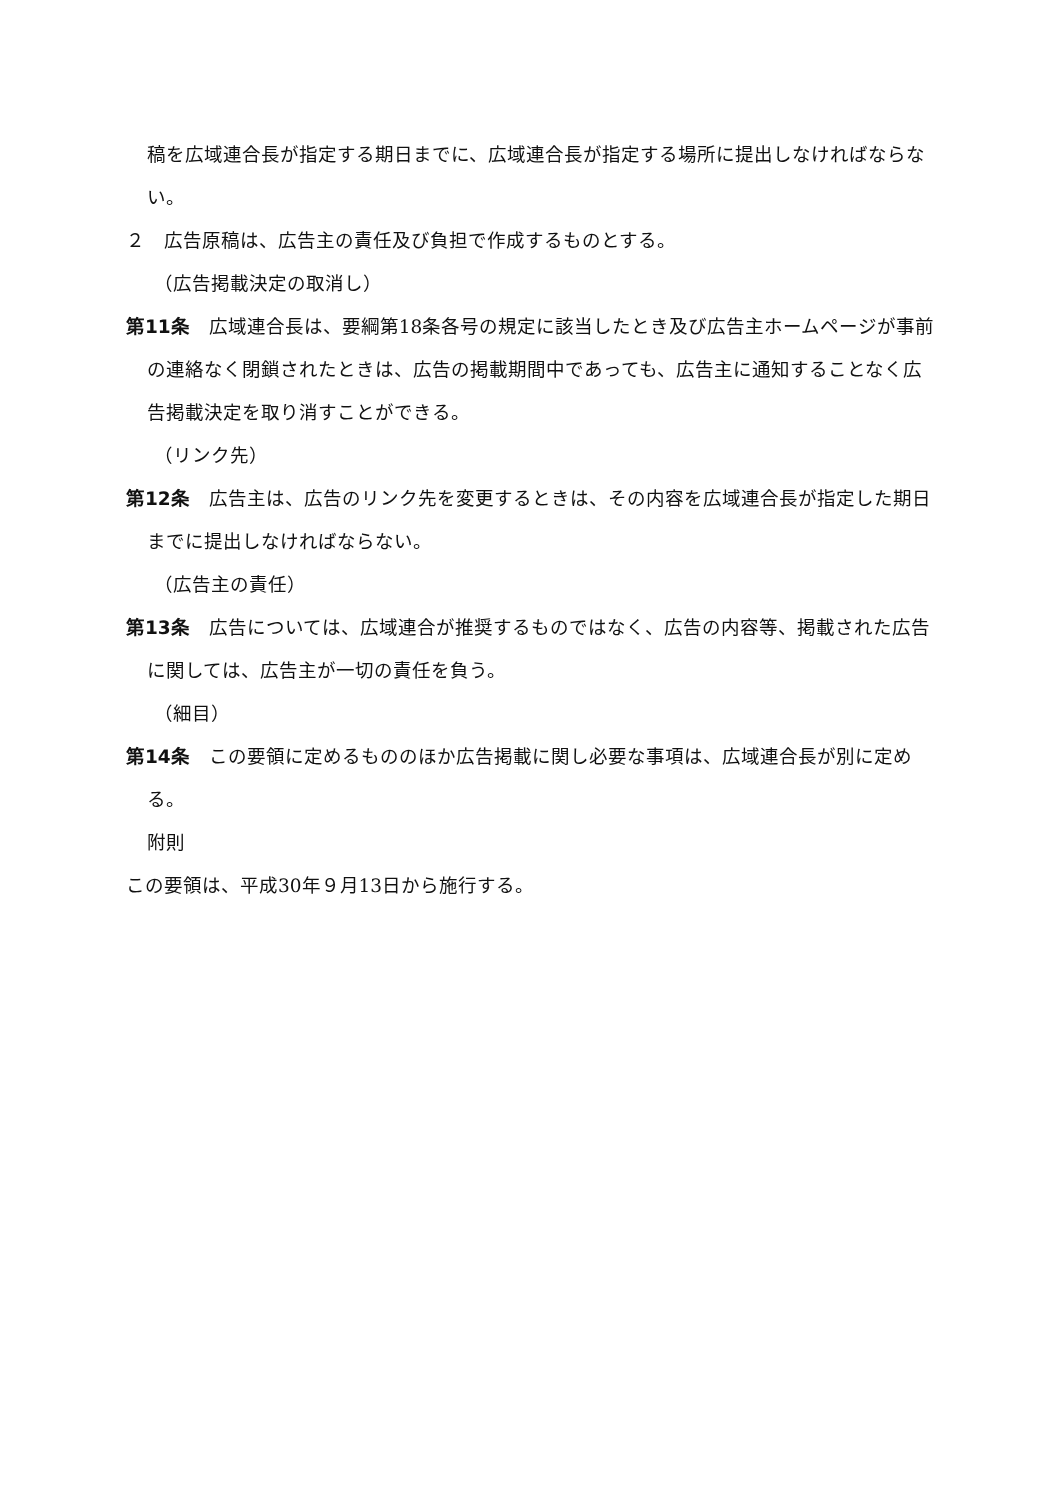稿を広域連合長が指定する期日までに、広域連合長が指定する場所に提出しなければならない。
２　広告原稿は、広告主の責任及び負担で作成するものとする。
（広告掲載決定の取消し）
第11条　広域連合長は、要綱第18条各号の規定に該当したとき及び広告主ホームページが事前の連絡なく閉鎖されたときは、広告の掲載期間中であっても、広告主に通知することなく広告掲載決定を取り消すことができる。
（リンク先）
第12条　広告主は、広告のリンク先を変更するときは、その内容を広域連合長が指定した期日までに提出しなければならない。
（広告主の責任）
第13条　広告については、広域連合が推奨するものではなく、広告の内容等、掲載された広告に関しては、広告主が一切の責任を負う。
（細目）
第14条　この要領に定めるもののほか広告掲載に関し必要な事項は、広域連合長が別に定める。
附則
この要領は、平成30年９月13日から施行する。